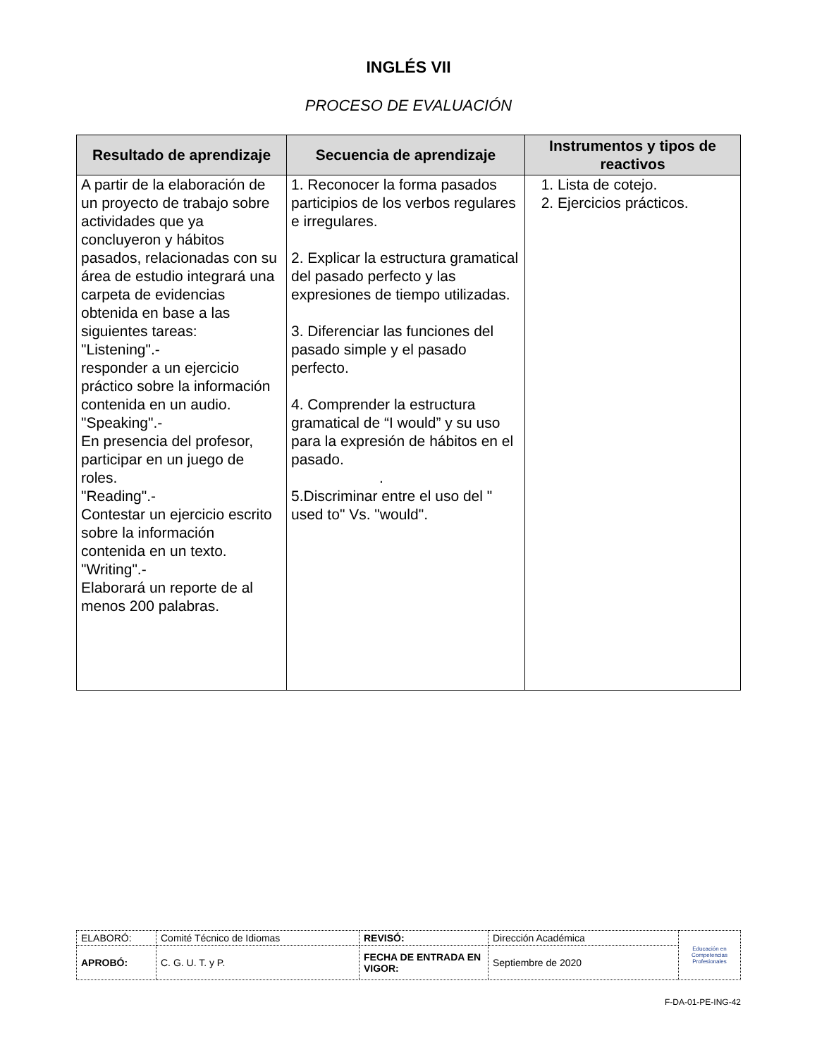INGLÉS VII
PROCESO DE EVALUACIÓN
| Resultado de aprendizaje | Secuencia de aprendizaje | Instrumentos y tipos de reactivos |
| --- | --- | --- |
| A partir de la elaboración de un proyecto de trabajo sobre actividades que ya concluyeron y hábitos pasados, relacionadas con su área de estudio integrará una carpeta de evidencias obtenida en base a las siguientes tareas: "Listening".- responder a un ejercicio práctico sobre la información contenida en un audio. "Speaking".- En presencia del profesor, participar en un juego de roles. "Reading".- Contestar un ejercicio escrito sobre la información contenida en un texto. "Writing".- Elaborará un reporte de al menos 200 palabras. | 1. Reconocer la forma pasados participios de los verbos regulares e irregulares. 2. Explicar la estructura gramatical del pasado perfecto y las expresiones de tiempo utilizadas. 3. Diferenciar las funciones del pasado simple y el pasado perfecto. 4. Comprender la estructura gramatical de “I would” y su uso para la expresión de hábitos en el pasado. . 5.Discriminar entre el uso del " used to" Vs. "would". | 1. Lista de cotejo. 2. Ejercicios prácticos. |
| ELABORÓ: | Comité Técnico de Idiomas | REVISÓ: | Dirección Académica | Educación en Competencias Profesionales |
| APROBÓ: | C. G. U. T. y P. | FECHA DE ENTRADA EN VIGOR: | Septiembre de 2020 | |
F-DA-01-PE-ING-42